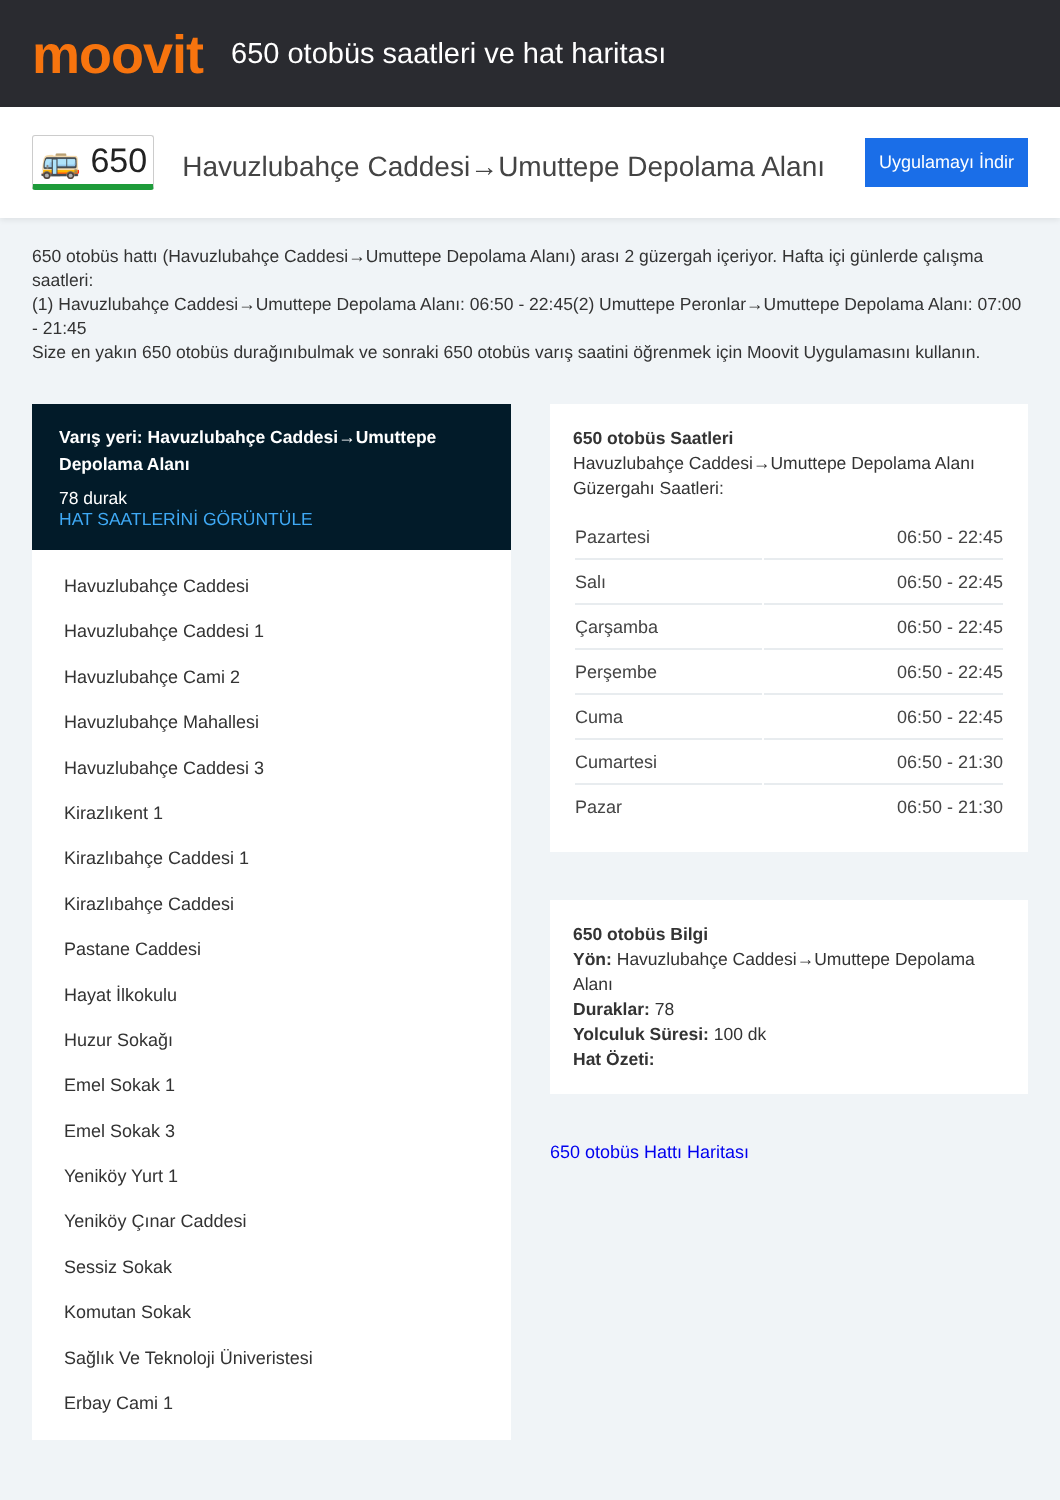moovit
650 otobüs saatleri ve hat haritası
🚌 650
Havuzlubahçe Caddesi→Umuttepe Depolama Alanı
Uygulamayı İndir
650 otobüs hattı (Havuzlubahçe Caddesi→Umuttepe Depolama Alanı) arası 2 güzergah içeriyor. Hafta içi günlerde çalışma saatleri:
(1) Havuzlubahçe Caddesi→Umuttepe Depolama Alanı: 06:50 - 22:45(2) Umuttepe Peronlar→Umuttepe Depolama Alanı: 07:00 - 21:45
Size en yakın 650 otobüs durağınıbulmak ve sonraki 650 otobüs varış saatini öğrenmek için Moovit Uygulamasını kullanın.
Varış yeri: Havuzlubahçe Caddesi→Umuttepe Depolama Alanı
78 durak
HAT SAATLERİNİ GÖRÜNTÜLE
Havuzlubahçe Caddesi
Havuzlubahçe Caddesi 1
Havuzlubahçe Cami 2
Havuzlubahçe Mahallesi
Havuzlubahçe Caddesi 3
Kirazlıkent 1
Kirazlıbahçe Caddesi 1
Kirazlıbahçe Caddesi
Pastane Caddesi
Hayat İlkokulu
Huzur Sokağı
Emel Sokak 1
Emel Sokak 3
Yeniköy Yurt 1
Yeniköy Çınar Caddesi
Sessiz Sokak
Komutan Sokak
Sağlık Ve Teknoloji Üniveristesi
Erbay Cami 1
650 otobüs Saatleri
Havuzlubahçe Caddesi→Umuttepe Depolama Alanı Güzergahı Saatleri:
| Pazartesi | 06:50 - 22:45 |
| Salı | 06:50 - 22:45 |
| Çarşamba | 06:50 - 22:45 |
| Perşembe | 06:50 - 22:45 |
| Cuma | 06:50 - 22:45 |
| Cumartesi | 06:50 - 21:30 |
| Pazar | 06:50 - 21:30 |
650 otobüs Bilgi
Yön: Havuzlubahçe Caddesi→Umuttepe Depolama Alanı
Duraklar: 78
Yolculuk Süresi: 100 dk
Hat Özeti:
650 otobüs Hattı Haritası